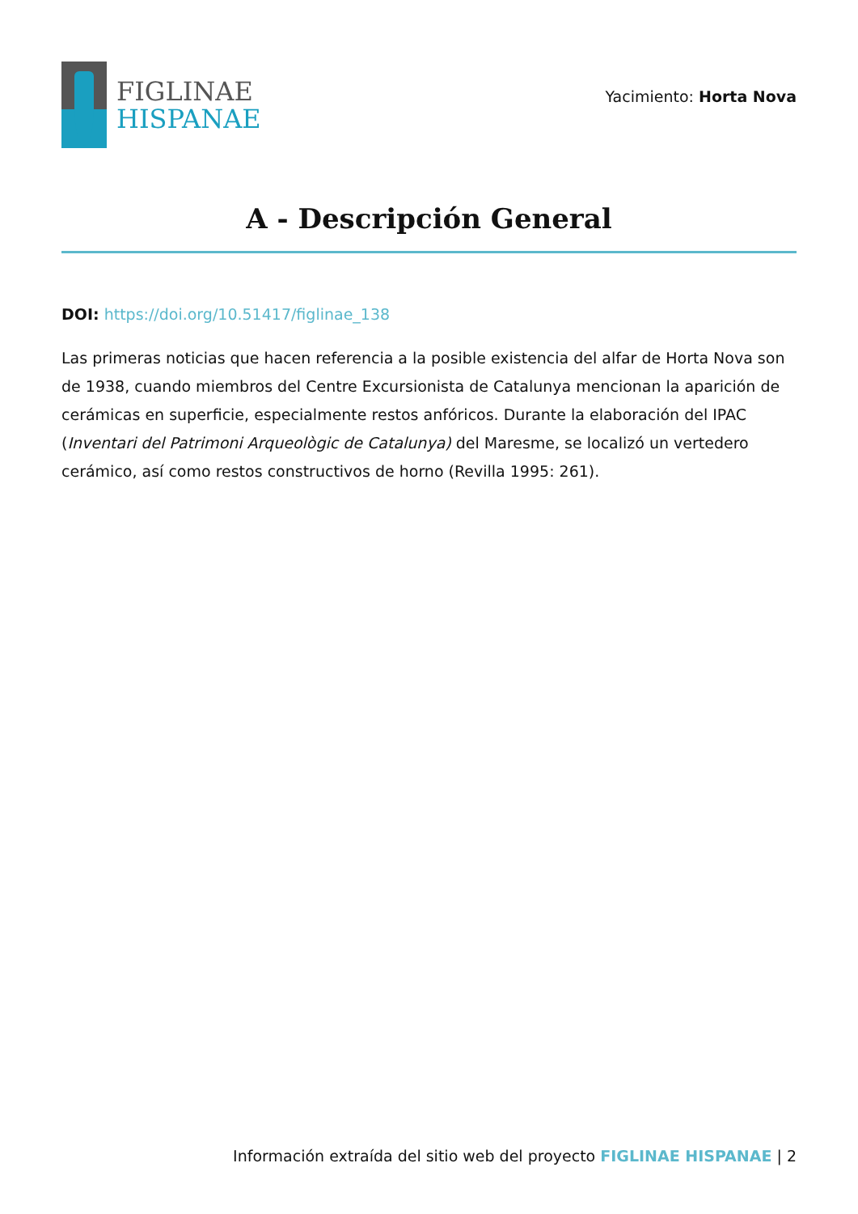FIGLINAE
HISPANAE
Yacimiento: Horta Nova
A - Descripción General
DOI: https://doi.org/10.51417/figlinae_138
Las primeras noticias que hacen referencia a la posible existencia del alfar de Horta Nova son de 1938, cuando miembros del Centre Excursionista de Catalunya mencionan la aparición de cerámicas en superficie, especialmente restos anfóricos. Durante la elaboración del IPAC (Inventari del Patrimoni Arqueològic de Catalunya) del Maresme, se localizó un vertedero cerámico, así como restos constructivos de horno (Revilla 1995: 261).
Información extraída del sitio web del proyecto FIGLINAE HISPANAE | 2